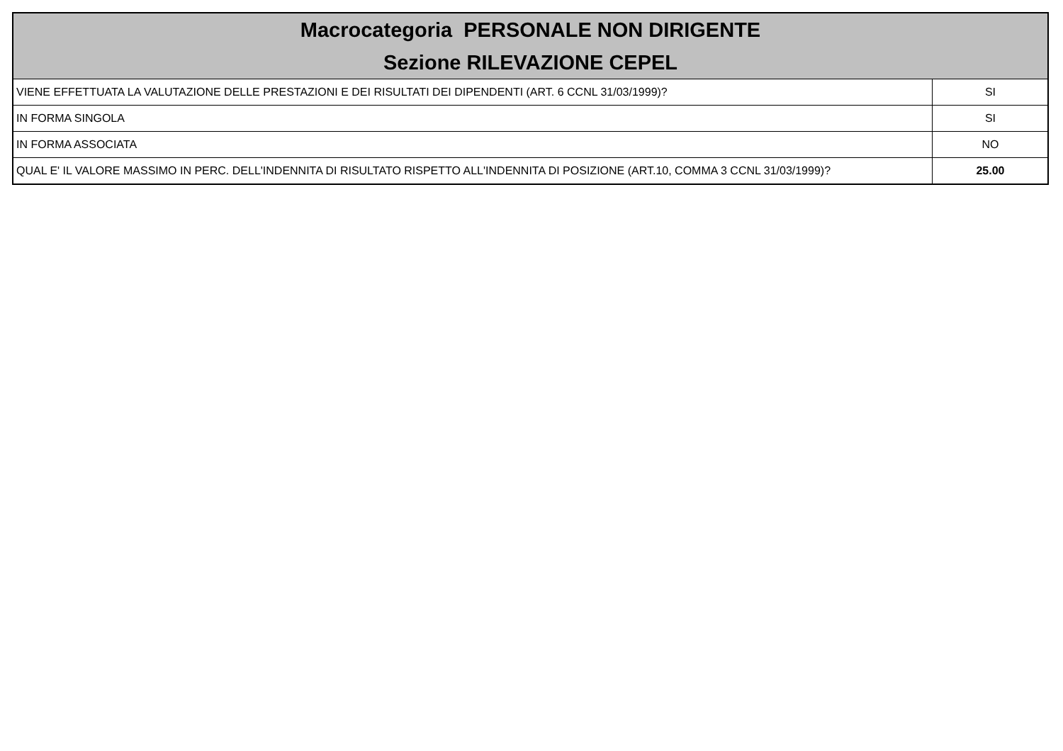| Macrocategoria PERSONALE NON DIRIGENTE Sezione RILEVAZIONE CEPEL | |
| --- | --- |
| VIENE EFFETTUATA LA VALUTAZIONE DELLE PRESTAZIONI E DEI RISULTATI DEI DIPENDENTI (ART. 6 CCNL 31/03/1999)? | SI |
| IN FORMA SINGOLA | SI |
| IN FORMA ASSOCIATA | NO |
| QUAL E' IL VALORE MASSIMO IN PERC. DELL'INDENNITA DI RISULTATO RISPETTO ALL'INDENNITA DI POSIZIONE (ART.10, COMMA 3 CCNL 31/03/1999)? | 25.00 |